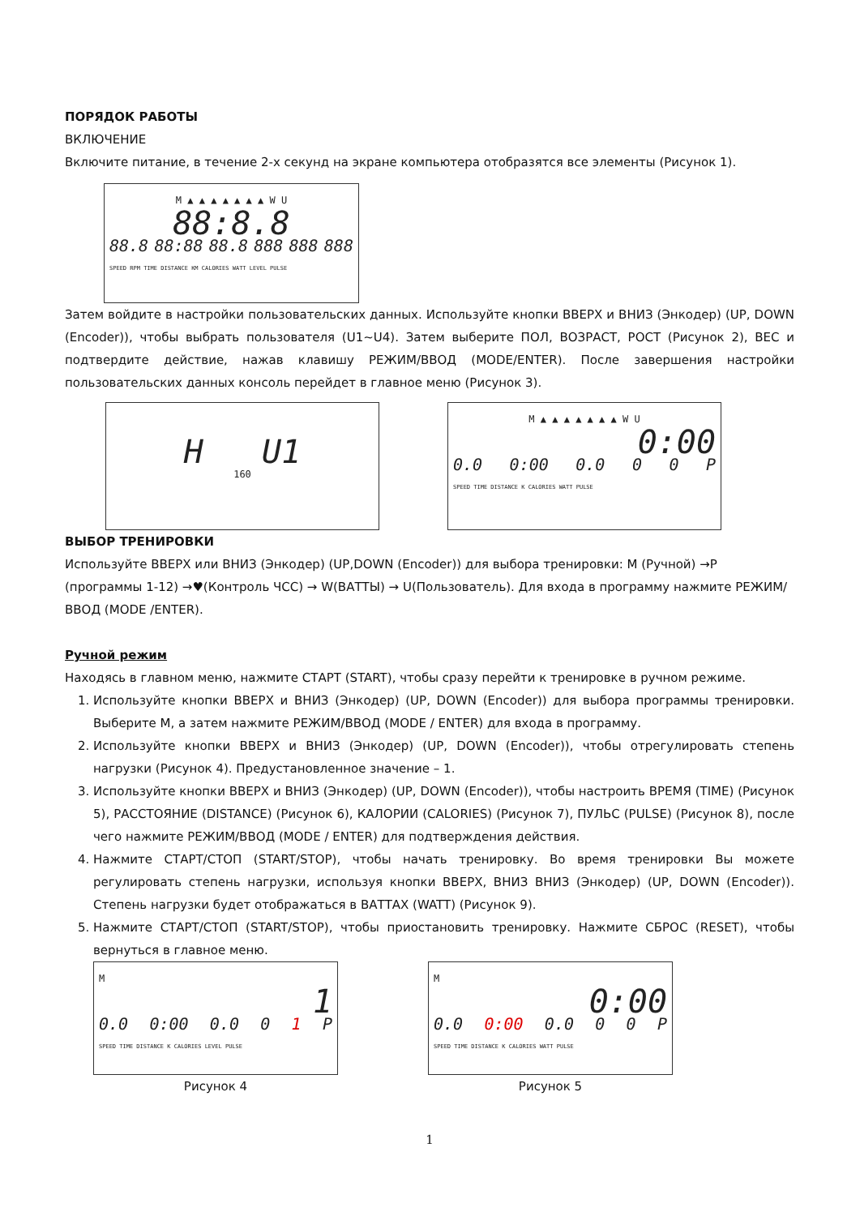ПОРЯДОК РАБОТЫ
ВКЛЮЧЕНИЕ
Включите питание, в течение 2-х секунд на экране компьютера отобразятся все элементы (Рисунок 1).
M ▲ ▲ ▲ ▲ ▲ ▲ ▲ W U
88:8.8
88.8 88:88 88.8 888 888 888
SPEED RPM TIME DISTANCE KM CALORIES WATT LEVEL PULSE
Затем войдите в настройки пользовательских данных. Используйте кнопки ВВЕРХ и ВНИЗ (Энкодер) (UP, DOWN (Encoder)), чтобы выбрать пользователя (U1~U4). Затем выберите ПОЛ, ВОЗРАСТ, РОСТ (Рисунок 2), ВЕС и подтвердите действие, нажав клавишу РЕЖИМ/ВВОД (MODE/ENTER). После завершения настройки пользовательских данных консоль перейдет в главное меню (Рисунок 3).
H U1
160
M ▲ ▲ ▲ ▲ ▲ ▲ ▲ W U
0:00
0.0 0:00 0.0 0 0 P
SPEED TIME DISTANCE K CALORIES WATT PULSE
ВЫБОР ТРЕНИРОВКИ
Используйте ВВЕРХ или ВНИЗ (Энкодер) (UP,DOWN (Encoder)) для выбора тренировки: M (Ручной) →P (программы 1-12) →♥(Контроль ЧСС) → W(ВАТТЫ) → U(Пользователь). Для входа в программу нажмите РЕЖИМ/ВВОД (MODE /ENTER).
Ручной режим
Находясь в главном меню, нажмите СТАРТ (START), чтобы сразу перейти к тренировке в ручном режиме.
1. Используйте кнопки ВВЕРХ и ВНИЗ (Энкодер) (UP, DOWN (Encoder)) для выбора программы тренировки. Выберите М, а затем нажмите РЕЖИМ/ВВОД (MODE / ENTER) для входа в программу.
2. Используйте кнопки ВВЕРХ и ВНИЗ (Энкодер) (UP, DOWN (Encoder)), чтобы отрегулировать степень нагрузки (Рисунок 4). Предустановленное значение – 1.
3. Используйте кнопки ВВЕРХ и ВНИЗ (Энкодер) (UP, DOWN (Encoder)), чтобы настроить ВРЕМЯ (TIME) (Рисунок 5), РАССТОЯНИЕ (DISTANCE) (Рисунок 6), КАЛОРИИ (CALORIES) (Рисунок 7), ПУЛЬС (PULSE) (Рисунок 8), после чего нажмите РЕЖИМ/ВВОД (MODE / ENTER) для подтверждения действия.
4. Нажмите СТАРТ/СТОП (START/STOP), чтобы начать тренировку. Во время тренировки Вы можете регулировать степень нагрузки, используя кнопки ВВЕРХ, ВНИЗ ВНИЗ (Энкодер) (UP, DOWN (Encoder)). Степень нагрузки будет отображаться в ВАТТАХ (WATT) (Рисунок 9).
5. Нажмите СТАРТ/СТОП (START/STOP), чтобы приостановить тренировку. Нажмите СБРОС (RESET), чтобы вернуться в главное меню.
M
1
0.0 0:00 0.0 0 1 P
SPEED TIME DISTANCE K CALORIES LEVEL PULSE
Рисунок 4
M
0:00
0.0 0:00 0.0 0 0 P
SPEED TIME DISTANCE K CALORIES WATT PULSE
Рисунок 5
1